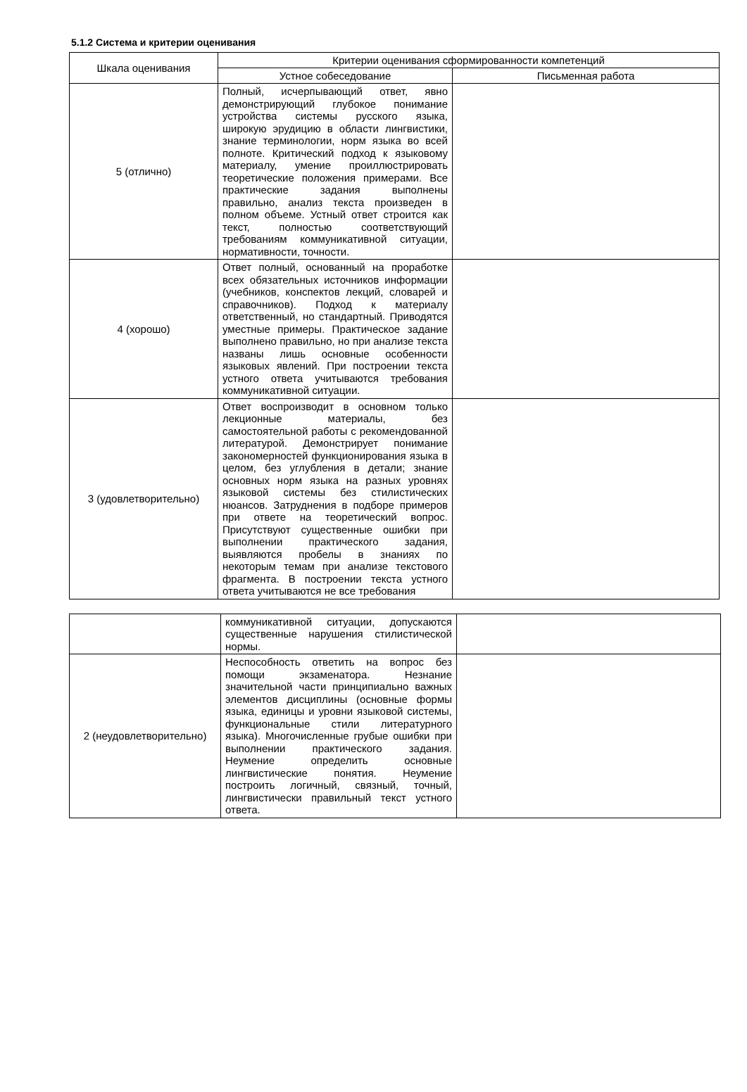5.1.2 Система и критерии оценивания
| Шкала оценивания | Критерии оценивания сформированности компетенций | |
| --- | --- | --- |
| | Устное собеседование | Письменная работа |
| 5 (отлично) | Полный, исчерпывающий ответ, явно демонстрирующий глубокое понимание устройства системы русского языка, широкую эрудицию в области лингвистики, знание терминологии, норм языка во всей полноте. Критический подход к языковому материалу, умение проиллюстрировать теоретические положения примерами. Все практические задания выполнены правильно, анализ текста произведен в полном объеме. Устный ответ строится как текст, полностью соответствующий требованиям коммуникативной ситуации, нормативности, точности. | |
| 4 (хорошо) | Ответ полный, основанный на проработке всех обязательных источников информации (учебников, конспектов лекций, словарей и справочников). Подход к материалу ответственный, но стандартный. Приводятся уместные примеры. Практическое задание выполнено правильно, но при анализе текста названы лишь основные особенности языковых явлений. При построении текста устного ответа учитываются требования коммуникативной ситуации. | |
| 3 (удовлетворительно) | Ответ воспроизводит в основном только лекционные материалы, без самостоятельной работы с рекомендованной литературой. Демонстрирует понимание закономерностей функционирования языка в целом, без углубления в детали; знание основных норм языка на разных уровнях языковой системы без стилистических нюансов. Затруднения в подборе примеров при ответе на теоретический вопрос. Присутствуют существенные ошибки при выполнении практического задания, выявляются пробелы в знаниях по некоторым темам при анализе текстового фрагмента. В построении текста устного ответа учитываются не все требования | |
| | коммуникативной ситуации, допускаются существенные нарушения стилистической нормы. | |
| 2 (неудовлетворительно) | Неспособность ответить на вопрос без помощи экзаменатора. Незнание значительной части принципиально важных элементов дисциплины (основные формы языка, единицы и уровни языковой системы, функциональные стили литературного языка). Многочисленные грубые ошибки при выполнении практического задания. Неумение определить основные лингвистические понятия. Неумение построить логичный, связный, точный, лингвистически правильный текст устного ответа. | |